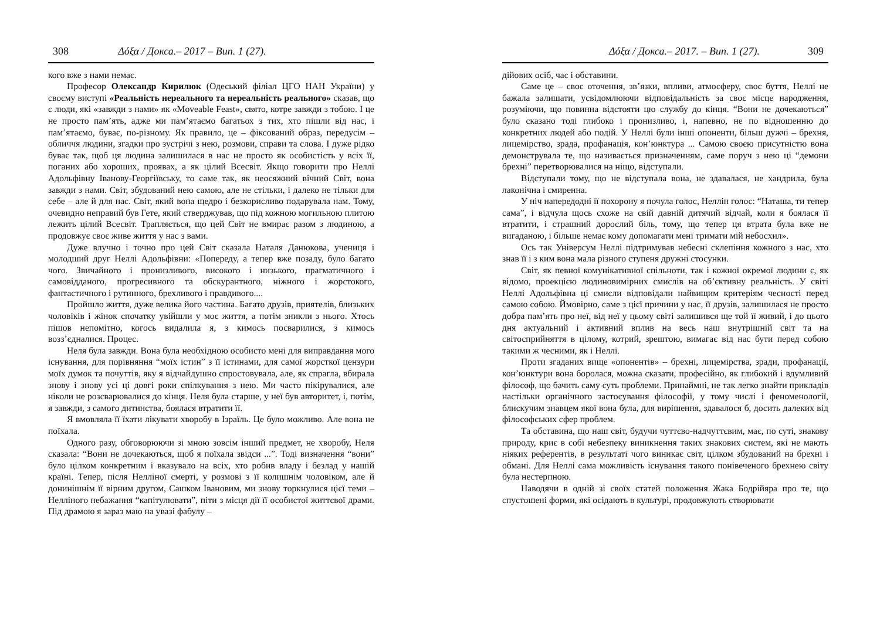308 Δόξα / Докса.– 2017 – Вип. 1 (27).
кого вже з нами немає.
Професор Олександр Кирилюк (Одеський філіал ЦГО НАН України) у своєму виступі «Реальність нереального та нереальність реального» сказав, що є люди, які «завжди з нами» як «Moveable Feast», свято, котре завжди з тобою. І це не просто пам’ять, адже ми пам’ятаємо багатьох з тих, хто пішли від нас, і пам’ятаємо, буває, по-різному. Як правило, це – фіксований образ, передусім – обличчя людини, згадки про зустрічі з нею, розмови, справи та слова. І дуже рідко буває так, щоб ця людина залишилася в нас не просто як особистість у всіх її, поганих або хороших, проявах, а як цілий Всесвіт. Якщо говорити про Неллі Адольфівну Іванову-Георгіївську, то саме так, як неосяжний вічний Світ, вона завжди з нами. Світ, збудований нею самою, але не стільки, і далеко не тільки для себе – але й для нас. Світ, який вона щедро і безкорисливо подарувала нам. Тому, очевидно неправий був Гете, який стверджував, що під кожною могильною плитою лежить цілий Всесвіт. Трапляється, що цей Світ не вмирає разом з людиною, а продовжує своє живе життя у нас з вами.
Дуже влучно і точно про цей Світ сказала Наталя Данюкова, учениця і молодший друг Неллі Адольфівни: «Попереду, а тепер вже позаду, було багато чого. Звичайного і пронизливого, високого і низького, прагматичного і самовідданого, прогресивного та обскурантного, ніжного і жорстокого, фантастичного і рутинного, брехливого і правдивого....
Пройшло життя, дуже велика його частина. Багато друзів, приятелів, близьких чоловіків і жінок спочатку увійшли у моє життя, а потім зникли з нього. Хтось пішов непомітно, когось видалила я, з кимось посварилися, з кимось возз’єдналися. Процес.
Неля була завжди. Вона була необхідною особисто мені для виправдання мого існування, для порівняння “моїх істин” з її істинами, для самої жорсткої цензури моїх думок та почуттів, яку я відчайдушно спростовувала, але, як спрагла, вбирала знову і знову усі ці довгі роки спілкування з нею. Ми часто пікірувалися, але ніколи не розсварювалися до кінця. Неля була старше, у неї був авторитет, і, потім, я завжди, з самого дитинства, боялася втратити її.
Я вмовляла її їхати лікувати хворобу в Ізраїль. Це було можливо. Але вона не поїхала.
Одного разу, обговорюючи зі мною зовсім інший предмет, не хворобу, Неля сказала: “Вони не дочекаються, щоб я поїхала звідси ...”. Тоді визначення “вони” було цілком конкретним і вказувало на всіх, хто робив владу і безлад у нашій країні. Тепер, після Нелліної смерті, у розмові з її колишнім чоловіком, але й донинішнім її вірним другом, Сашком Івановим, ми знову торкнулися цієї теми – Нелліного небажання “капітулювати”, піти з місця дії її особистої життєвої драми. Під драмою я зараз маю на увазі фабулу –
Δόξα / Докса.– 2017. – Вип. 1 (27). 309
дійових осіб, час і обставини.
Саме це – своє оточення, зв’язки, впливи, атмосферу, своє буття, Неллі не бажала залишати, усвідомлюючи відповідальність за своє місце народження, розуміючи, що повинна відстояти цю службу до кінця. “Вони не дочекаються” було сказано тоді глибоко і пронизливо, і, напевно, не по відношенню до конкретних людей або подій. У Неллі були інші опоненти, більш дужчі – брехня, лицемірство, зрада, профанація, кон’юнктура ... Самою своєю присутністю вона демонструвала те, що називається призначенням, саме поруч з нею ці “демони брехні” перетворювалися на ніщо, відступали.
Відступали тому, що не відступала вона, не здавалася, не хандрила, була лаконічна і смиренна.
У ніч напередодні її похорону я почула голос, Неллін голос: “Наташа, ти тепер сама”, і відчула щось схоже на свій давній дитячий відчай, коли я боялася її втратити, і страшний дорослий біль, тому, що тепер ця втрата була вже не вигаданою, і більше немає кому допомагати мені тримати мій небосхил».
Ось так Універсум Неллі підтримував небесні склепіння кожного з нас, хто знав її і з ким вона мала різного ступеня дружні стосунки.
Світ, як певної комунікативної спільноти, так і кожної окремої людини є, як відомо, проекцією людиновимірних смислів на об’єктивну реальність. У світі Неллі Адольфівна ці смисли відповідали найвищим критеріям чесності перед самою собою. Ймовірно, саме з цієї причини у нас, її друзів, залишилася не просто добра пам’ять про неї, від неї у цьому світі залишився ще той її живий, і до цього дня актуальний і активний вплив на весь наш внутрішній світ та на світосприйняття в цілому, котрий, зрештою, вимагає від нас бути перед собою такими ж чесними, як і Неллі.
Проти згаданих вище «опонентів» – брехні, лицемірства, зради, профанації, кон’юнктури вона боролася, можна сказати, професійно, як глибокий і вдумливий філософ, що бачить саму суть проблеми. Принаймні, не так легко знайти прикладів настільки органічного застосування філософії, у тому числі і феноменології, блискучим знавцем якої вона була, для вирішення, здавалося б, досить далеких від філософських сфер проблем.
Та обставина, що наш світ, будучи чуттєво-надчуттєвим, має, по суті, знакову природу, криє в собі небезпеку виникнення таких знакових систем, які не мають ніяких референтів, в результаті чого виникає світ, цілком збудований на брехні і обмані. Для Неллі сама можливість існування такого понівеченого брехнею світу була нестерпною.
Наводячи в одній зі своїх статей положення Жака Бодрійяра про те, що спустошені форми, які осідають в культурі, продовжують створювати